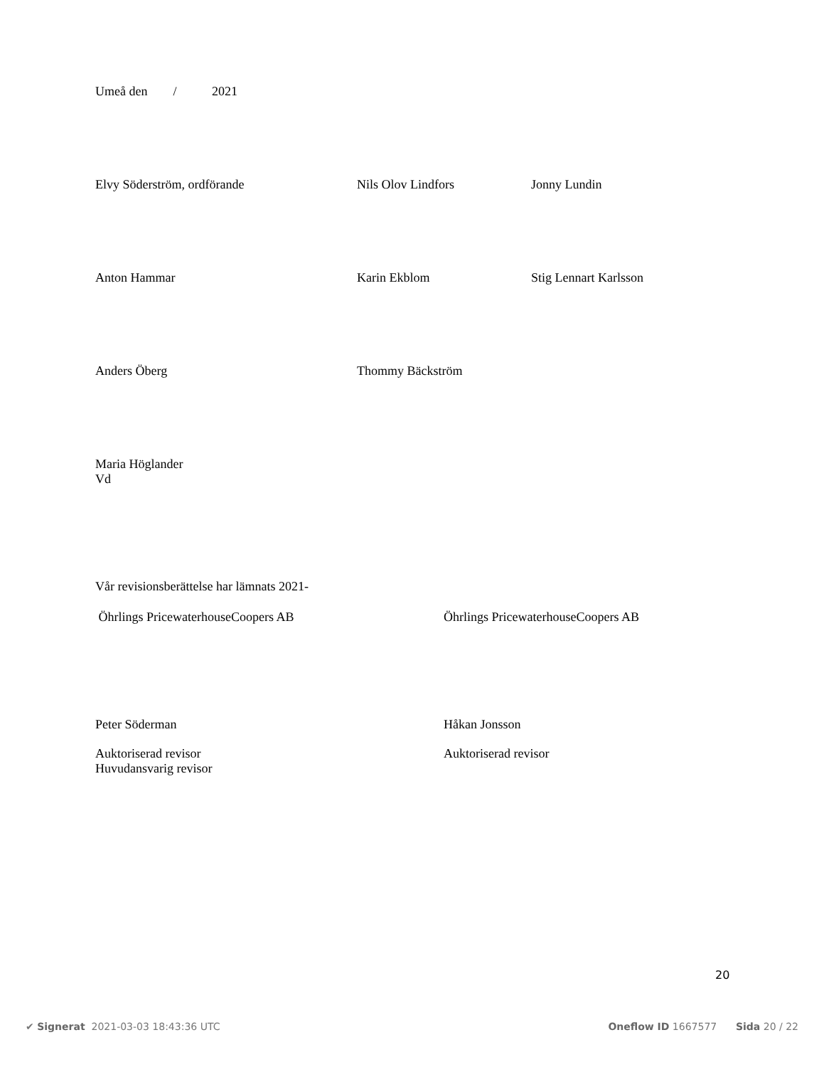Umeå den / 2021
Elvy Söderström, ordförande Nils Olov Lindfors Jonny Lundin
Anton Hammar Karin Ekblom Stig Lennart Karlsson
Anders Öberg Thommy Bäckström
Maria Höglander
Vd
Vår revisionsberättelse har lämnats 2021-
Öhrlings PricewaterhouseCoopers AB Öhrlings PricewaterhouseCoopers AB
Peter Söderman Håkan Jonsson
Auktoriserad revisor
Huvudansvarig revisor
Auktoriserad revisor
20
✔ Signerat 2021-03-03 18:43:36 UTC
Oneflow ID 1667577 Sida 20 / 22